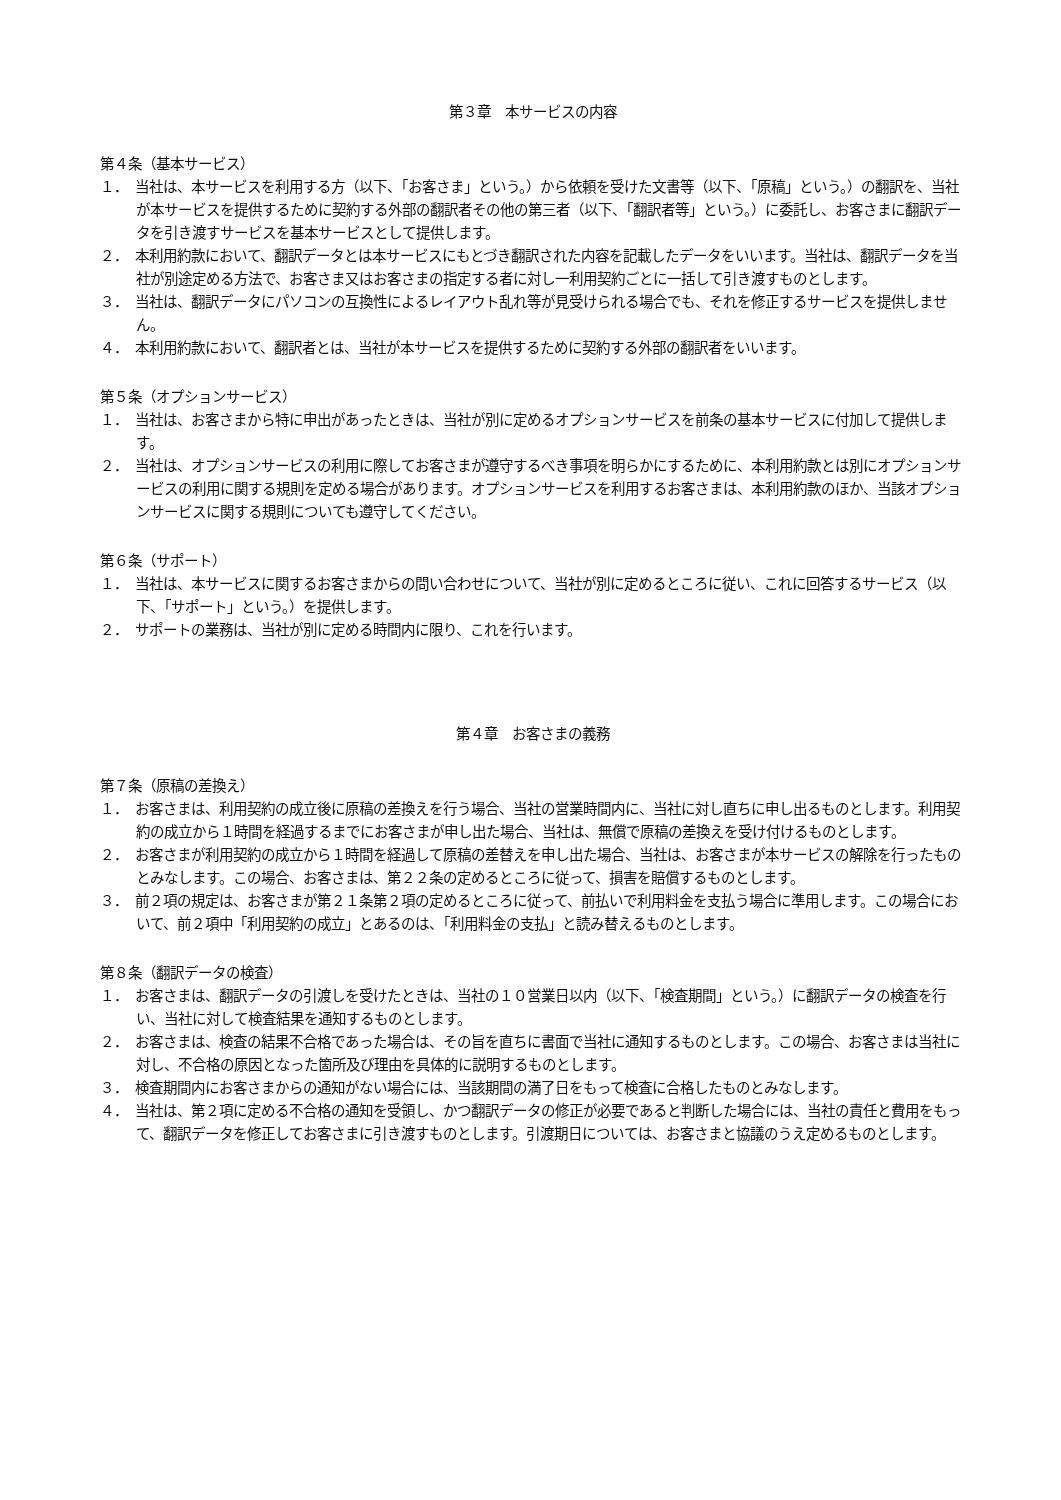第３章　本サービスの内容
第４条（基本サービス）
１．　当社は、本サービスを利用する方（以下、「お客さま」という。）から依頼を受けた文書等（以下、「原稿」という。）の翻訳を、当社が本サービスを提供するために契約する外部の翻訳者その他の第三者（以下、「翻訳者等」という。）に委託し、お客さまに翻訳データを引き渡すサービスを基本サービスとして提供します。
２．　本利用約款において、翻訳データとは本サービスにもとづき翻訳された内容を記載したデータをいいます。当社は、翻訳データを当社が別途定める方法で、お客さま又はお客さまの指定する者に対し一利用契約ごとに一括して引き渡すものとします。
３．　当社は、翻訳データにパソコンの互換性によるレイアウト乱れ等が見受けられる場合でも、それを修正するサービスを提供しません。
４．　本利用約款において、翻訳者とは、当社が本サービスを提供するために契約する外部の翻訳者をいいます。
第５条（オプションサービス）
１．　当社は、お客さまから特に申出があったときは、当社が別に定めるオプションサービスを前条の基本サービスに付加して提供します。
２．　当社は、オプションサービスの利用に際してお客さまが遵守するべき事項を明らかにするために、本利用約款とは別にオプションサービスの利用に関する規則を定める場合があります。オプションサービスを利用するお客さまは、本利用約款のほか、当該オプションサービスに関する規則についても遵守してください。
第６条（サポート）
１．　当社は、本サービスに関するお客さまからの問い合わせについて、当社が別に定めるところに従い、これに回答するサービス（以下、「サポート」という。）を提供します。
２．　サポートの業務は、当社が別に定める時間内に限り、これを行います。
第４章　お客さまの義務
第７条（原稿の差換え）
１．　お客さまは、利用契約の成立後に原稿の差換えを行う場合、当社の営業時間内に、当社に対し直ちに申し出るものとします。利用契約の成立から１時間を経過するまでにお客さまが申し出た場合、当社は、無償で原稿の差換えを受け付けるものとします。
２．　お客さまが利用契約の成立から１時間を経過して原稿の差替えを申し出た場合、当社は、お客さまが本サービスの解除を行ったものとみなします。この場合、お客さまは、第２２条の定めるところに従って、損害を賠償するものとします。
３．　前２項の規定は、お客さまが第２１条第２項の定めるところに従って、前払いで利用料金を支払う場合に準用します。この場合において、前２項中「利用契約の成立」とあるのは、「利用料金の支払」と読み替えるものとします。
第８条（翻訳データの検査）
１．　お客さまは、翻訳データの引渡しを受けたときは、当社の１０営業日以内（以下、「検査期間」という。）に翻訳データの検査を行い、当社に対して検査結果を通知するものとします。
２．　お客さまは、検査の結果不合格であった場合は、その旨を直ちに書面で当社に通知するものとします。この場合、お客さまは当社に対し、不合格の原因となった箇所及び理由を具体的に説明するものとします。
３．　検査期間内にお客さまからの通知がない場合には、当該期間の満了日をもって検査に合格したものとみなします。
４．　当社は、第２項に定める不合格の通知を受領し、かつ翻訳データの修正が必要であると判断した場合には、当社の責任と費用をもって、翻訳データを修正してお客さまに引き渡すものとします。引渡期日については、お客さまと協議のうえ定めるものとします。